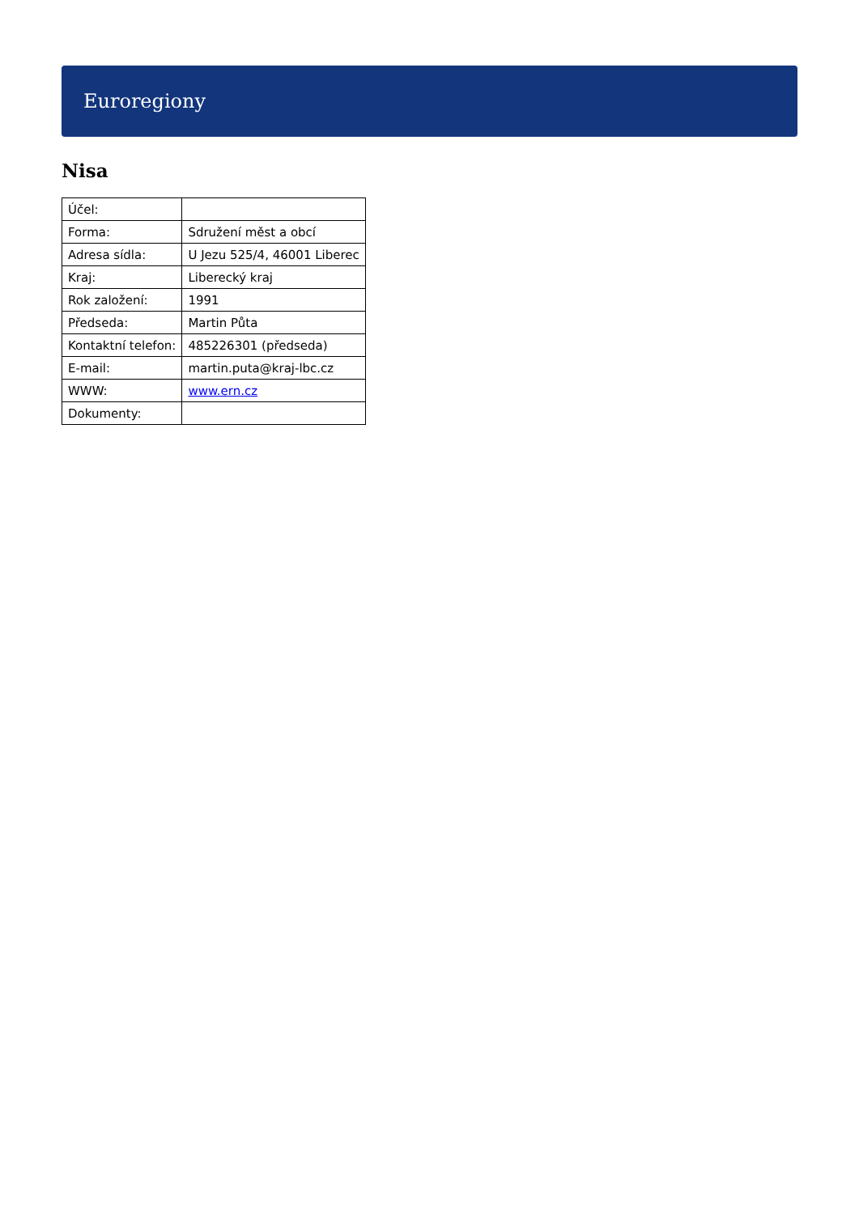Euroregiony
Nisa
| Účel: | |
| Forma: | Sdružení měst a obcí |
| Adresa sídla: | U Jezu 525/4, 46001 Liberec |
| Kraj: | Liberecký kraj |
| Rok založení: | 1991 |
| Předseda: | Martin Půta |
| Kontaktní telefon: | 485226301 (předseda) |
| E-mail: | martin.puta@kraj-lbc.cz |
| WWW: | www.ern.cz |
| Dokumenty: | |